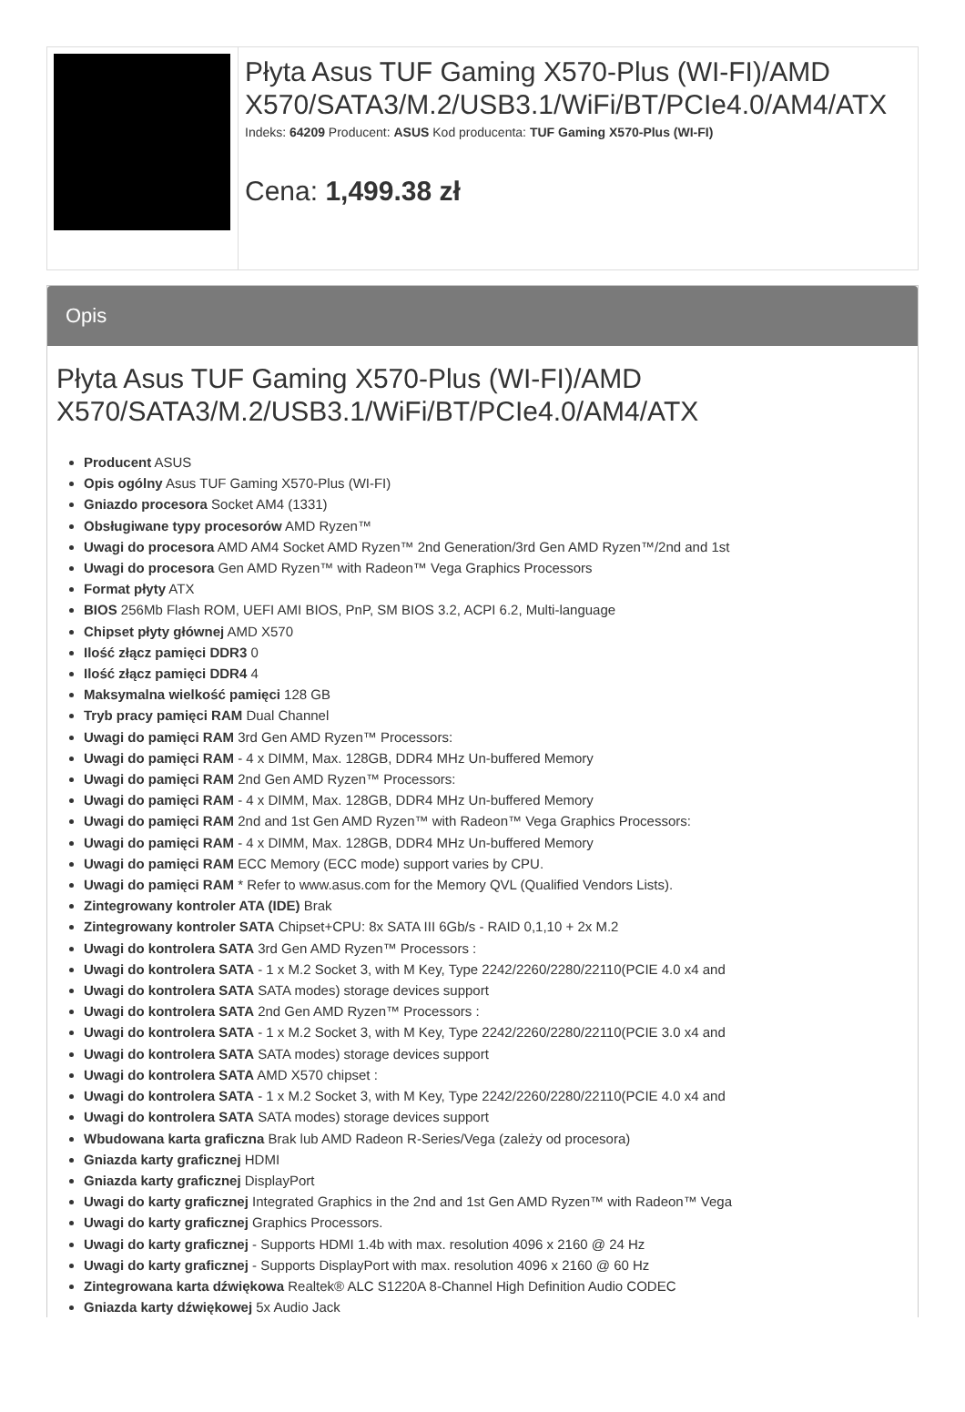| | Płyta Asus TUF Gaming X570-Plus (WI-FI)/AMD X570/SATA3/M.2/USB3.1/WiFi/BT/PCIe4.0/AM4/ATX Indeks: 64209 Producent: ASUS Kod producenta: TUF Gaming X570-Plus (WI-FI) Cena: 1,499.38 zł |
Opis
Płyta Asus TUF Gaming X570-Plus (WI-FI)/AMD X570/SATA3/M.2/USB3.1/WiFi/BT/PCIe4.0/AM4/ATX
Producent ASUS
Opis ogólny Asus TUF Gaming X570-Plus (WI-FI)
Gniazdo procesora Socket AM4 (1331)
Obsługiwane typy procesorów AMD Ryzen™
Uwagi do procesora AMD AM4 Socket AMD Ryzen™ 2nd Generation/3rd Gen AMD Ryzen™/2nd and 1st
Uwagi do procesora Gen AMD Ryzen™ with Radeon™ Vega Graphics Processors
Format płyty ATX
BIOS 256Mb Flash ROM, UEFI AMI BIOS, PnP, SM BIOS 3.2, ACPI 6.2, Multi-language
Chipset płyty głównej AMD X570
Ilość złącz pamięci DDR3 0
Ilość złącz pamięci DDR4 4
Maksymalna wielkość pamięci 128 GB
Tryb pracy pamięci RAM Dual Channel
Uwagi do pamięci RAM 3rd Gen AMD Ryzen™ Processors:
Uwagi do pamięci RAM - 4 x DIMM, Max. 128GB, DDR4 MHz Un-buffered Memory
Uwagi do pamięci RAM 2nd Gen AMD Ryzen™ Processors:
Uwagi do pamięci RAM - 4 x DIMM, Max. 128GB, DDR4 MHz Un-buffered Memory
Uwagi do pamięci RAM 2nd and 1st Gen AMD Ryzen™ with Radeon™ Vega Graphics Processors:
Uwagi do pamięci RAM - 4 x DIMM, Max. 128GB, DDR4 MHz Un-buffered Memory
Uwagi do pamięci RAM ECC Memory (ECC mode) support varies by CPU.
Uwagi do pamięci RAM * Refer to www.asus.com for the Memory QVL (Qualified Vendors Lists).
Zintegrowany kontroler ATA (IDE) Brak
Zintegrowany kontroler SATA Chipset+CPU: 8x SATA III 6Gb/s - RAID 0,1,10 + 2x M.2
Uwagi do kontrolera SATA 3rd Gen AMD Ryzen™ Processors :
Uwagi do kontrolera SATA - 1 x M.2 Socket 3, with M Key, Type 2242/2260/2280/22110(PCIE 4.0 x4 and
Uwagi do kontrolera SATA SATA modes) storage devices support
Uwagi do kontrolera SATA 2nd Gen AMD Ryzen™ Processors :
Uwagi do kontrolera SATA - 1 x M.2 Socket 3, with M Key, Type 2242/2260/2280/22110(PCIE 3.0 x4 and
Uwagi do kontrolera SATA SATA modes) storage devices support
Uwagi do kontrolera SATA AMD X570 chipset :
Uwagi do kontrolera SATA - 1 x M.2 Socket 3, with M Key, Type 2242/2260/2280/22110(PCIE 4.0 x4 and
Uwagi do kontrolera SATA SATA modes) storage devices support
Wbudowana karta graficzna Brak lub AMD Radeon R-Series/Vega (zależy od procesora)
Gniazda karty graficznej HDMI
Gniazda karty graficznej DisplayPort
Uwagi do karty graficznej Integrated Graphics in the 2nd and 1st Gen AMD Ryzen™ with Radeon™ Vega
Uwagi do karty graficznej Graphics Processors.
Uwagi do karty graficznej - Supports HDMI 1.4b with max. resolution 4096 x 2160 @ 24 Hz
Uwagi do karty graficznej - Supports DisplayPort with max. resolution 4096 x 2160 @ 60 Hz
Zintegrowana karta dźwiękowa Realtek® ALC S1220A 8-Channel High Definition Audio CODEC
Gniazda karty dźwiękowej 5x Audio Jack